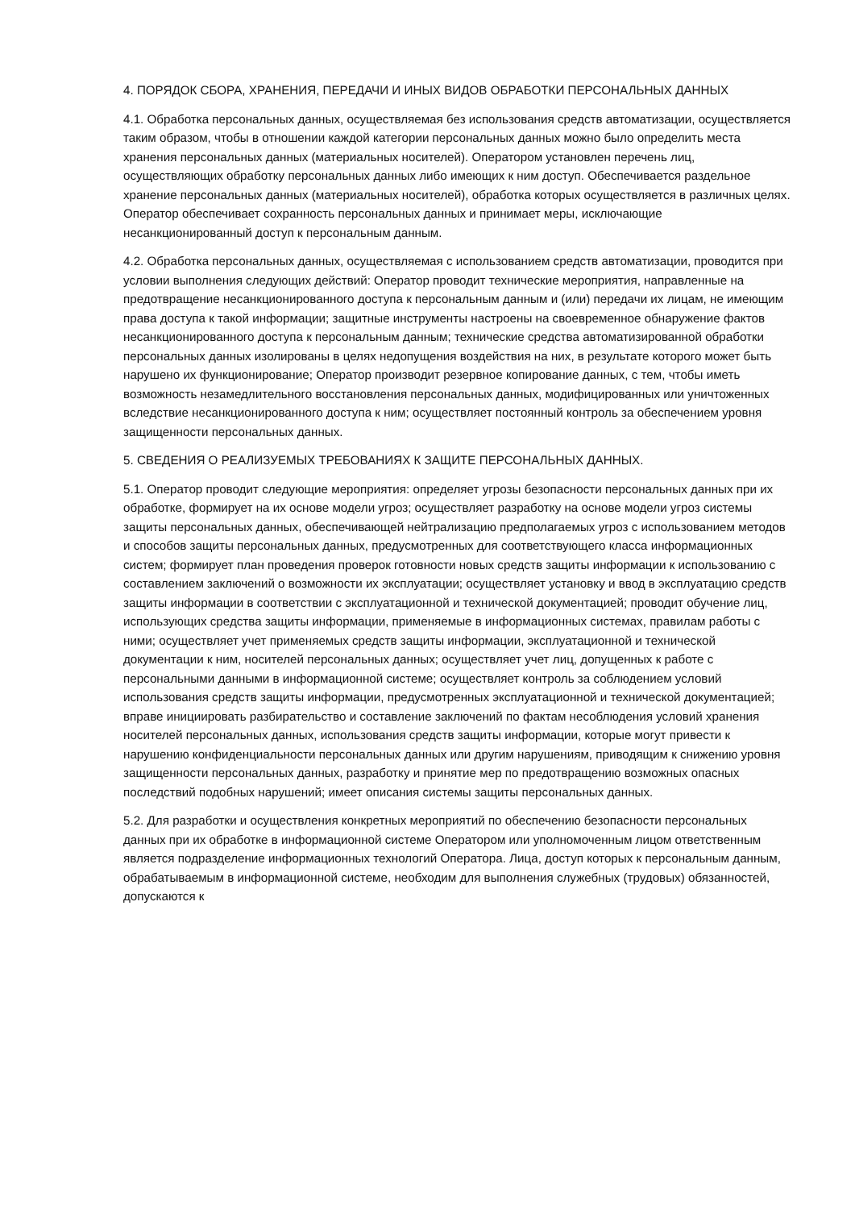4. ПОРЯДОК СБОРА, ХРАНЕНИЯ, ПЕРЕДАЧИ И ИНЫХ ВИДОВ ОБРАБОТКИ ПЕРСОНАЛЬНЫХ ДАННЫХ
4.1. Обработка персональных данных, осуществляемая без использования средств автоматизации, осуществляется таким образом, чтобы в отношении каждой категории персональных данных можно было определить места хранения персональных данных (материальных носителей). Оператором установлен перечень лиц, осуществляющих обработку персональных данных либо имеющих к ним доступ. Обеспечивается раздельное хранение персональных данных (материальных носителей), обработка которых осуществляется в различных целях. Оператор обеспечивает сохранность персональных данных и принимает меры, исключающие несанкционированный доступ к персональным данным.
4.2. Обработка персональных данных, осуществляемая с использованием средств автоматизации, проводится при условии выполнения следующих действий: Оператор проводит технические мероприятия, направленные на предотвращение несанкционированного доступа к персональным данным и (или) передачи их лицам, не имеющим права доступа к такой информации; защитные инструменты настроены на своевременное обнаружение фактов несанкционированного доступа к персональным данным; технические средства автоматизированной обработки персональных данных изолированы в целях недопущения воздействия на них, в результате которого может быть нарушено их функционирование; Оператор производит резервное копирование данных, с тем, чтобы иметь возможность незамедлительного восстановления персональных данных, модифицированных или уничтоженных вследствие несанкционированного доступа к ним; осуществляет постоянный контроль за обеспечением уровня защищенности персональных данных.
5. СВЕДЕНИЯ О РЕАЛИЗУЕМЫХ ТРЕБОВАНИЯХ К ЗАЩИТЕ ПЕРСОНАЛЬНЫХ ДАННЫХ.
5.1. Оператор проводит следующие мероприятия: определяет угрозы безопасности персональных данных при их обработке, формирует на их основе модели угроз; осуществляет разработку на основе модели угроз системы защиты персональных данных, обеспечивающей нейтрализацию предполагаемых угроз с использованием методов и способов защиты персональных данных, предусмотренных для соответствующего класса информационных систем; формирует план проведения проверок готовности новых средств защиты информации к использованию с составлением заключений о возможности их эксплуатации; осуществляет установку и ввод в эксплуатацию средств защиты информации в соответствии с эксплуатационной и технической документацией; проводит обучение лиц, использующих средства защиты информации, применяемые в информационных системах, правилам работы с ними; осуществляет учет применяемых средств защиты информации, эксплуатационной и технической документации к ним, носителей персональных данных; осуществляет учет лиц, допущенных к работе с персональными данными в информационной системе; осуществляет контроль за соблюдением условий использования средств защиты информации, предусмотренных эксплуатационной и технической документацией; вправе инициировать разбирательство и составление заключений по фактам несоблюдения условий хранения носителей персональных данных, использования средств защиты информации, которые могут привести к нарушению конфиденциальности персональных данных или другим нарушениям, приводящим к снижению уровня защищенности персональных данных, разработку и принятие мер по предотвращению возможных опасных последствий подобных нарушений; имеет описания системы защиты персональных данных.
5.2. Для разработки и осуществления конкретных мероприятий по обеспечению безопасности персональных данных при их обработке в информационной системе Оператором или уполномоченным лицом ответственным является подразделение информационных технологий Оператора. Лица, доступ которых к персональным данным, обрабатываемым в информационной системе, необходим для выполнения служебных (трудовых) обязанностей, допускаются к